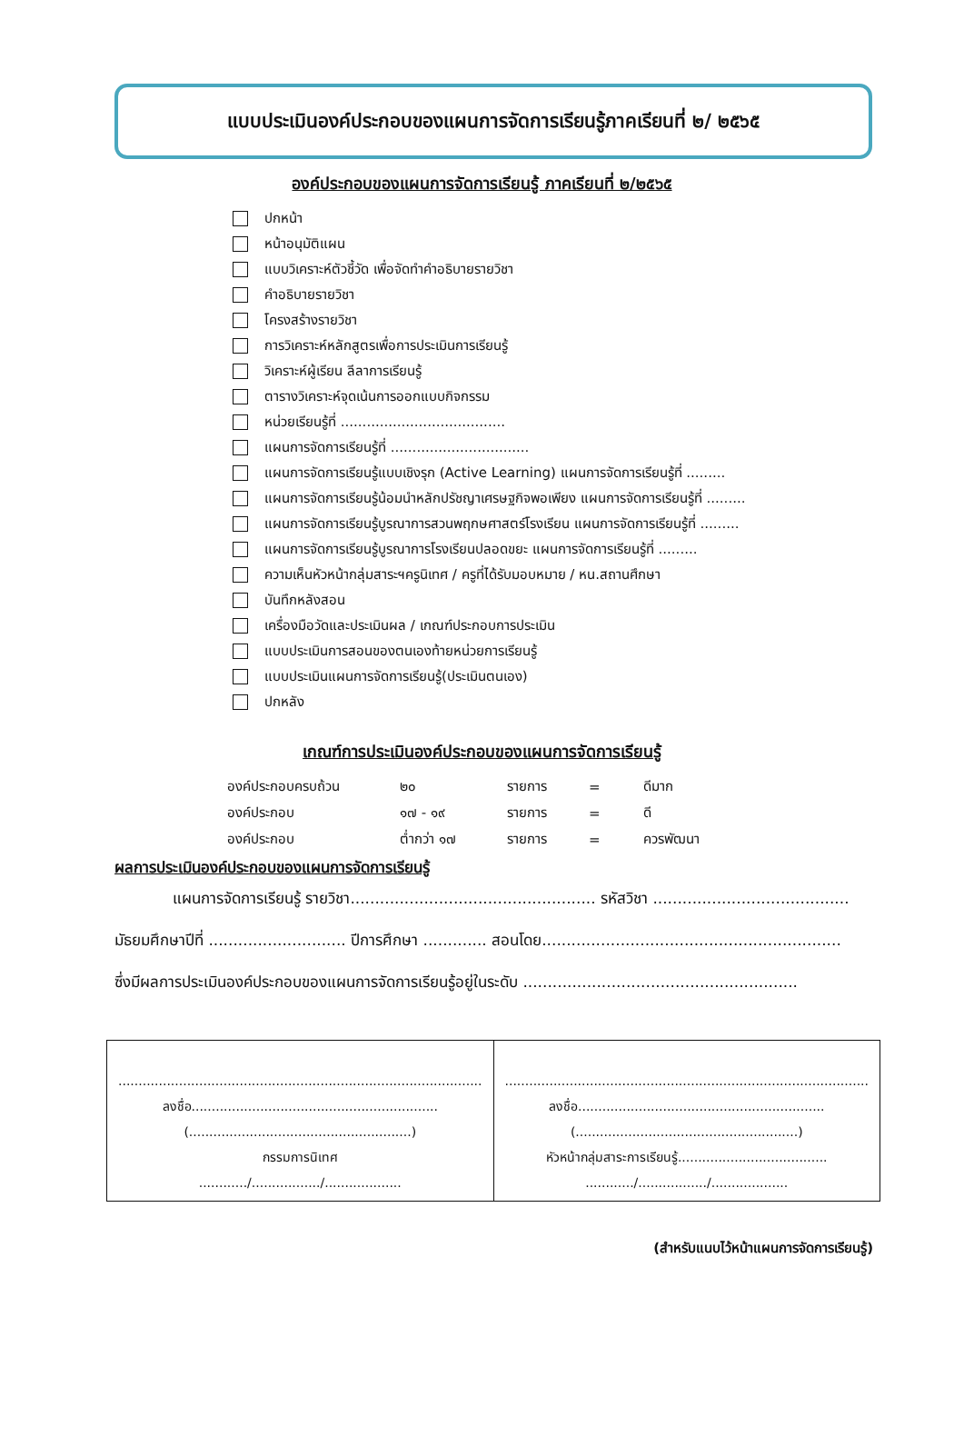แบบประเมินองค์ประกอบของแผนการจัดการเรียนรู้ภาคเรียนที่ ๒/ ๒๕๖๕
องค์ประกอบของแผนการจัดการเรียนรู้ ภาคเรียนที่ ๒/๒๕๖๕
ปกหน้า
หน้าอนุมัติแผน
แบบวิเคราะห์ตัวชี้วัด เพื่อจัดทำคำอธิบายรายวิชา
คำอธิบายรายวิชา
โครงสร้างรายวิชา
การวิเคราะห์หลักสูตรเพื่อการประเมินการเรียนรู้
วิเคราะห์ผู้เรียน ลีลาการเรียนรู้
ตารางวิเคราะห์จุดเน้นการออกแบบกิจกรรม
หน่วยเรียนรู้ที่ ......................................
แผนการจัดการเรียนรู้ที่ ................................
แผนการจัดการเรียนรู้แบบเชิงรุก (Active Learning) แผนการจัดการเรียนรู้ที่ .........
แผนการจัดการเรียนรู้น้อมนำหลักปรัชญาเศรษฐกิจพอเพียง แผนการจัดการเรียนรู้ที่ .........
แผนการจัดการเรียนรู้บูรณาการสวนพฤกษศาสตร์โรงเรียน แผนการจัดการเรียนรู้ที่ .........
แผนการจัดการเรียนรู้บูรณาการโรงเรียนปลอดขยะ แผนการจัดการเรียนรู้ที่ .........
ความเห็นหัวหน้ากลุ่มสาระฯครูนิเทศ / ครูที่ได้รับมอบหมาย / หน.สถานศึกษา
บันทึกหลังสอน
เครื่องมือวัดและประเมินผล / เกณฑ์ประกอบการประเมิน
แบบประเมินการสอนของตนเองท้ายหน่วยการเรียนรู้
แบบประเมินแผนการจัดการเรียนรู้(ประเมินตนเอง)
ปกหลัง
เกณฑ์การประเมินองค์ประกอบของแผนการจัดการเรียนรู้
| องค์ประกอบครบถ้วน | ๒๐ | รายการ | = | ดีมาก |
| องค์ประกอบ | ๑๗ - ๑๙ | รายการ | = | ดี |
| องค์ประกอบ | ต่ำกว่า ๑๗ | รายการ | = | ควรพัฒนา |
ผลการประเมินองค์ประกอบของแผนการจัดการเรียนรู้
แผนการจัดการเรียนรู้ รายวิชา.................................................. รหัสวิชา ........................................
มัธยมศึกษาปีที่ ............................ ปีการศึกษา ............. สอนโดย.............................................................
ซึ่งมีผลการประเมินองค์ประกอบของแผนการจัดการเรียนรู้อยู่ในระดับ ........................................................
| .......................................................................................... ลงชื่อ............................................................. (.......................................................) กรรมการนิเทศ ............/................./................... | .......................................................................................... ลงชื่อ............................................................. (.......................................................) หัวหน้ากลุ่มสาระการเรียนรู้..................................... ............/................./................... |
(สำหรับแนบไว้หน้าแผนการจัดการเรียนรู้)